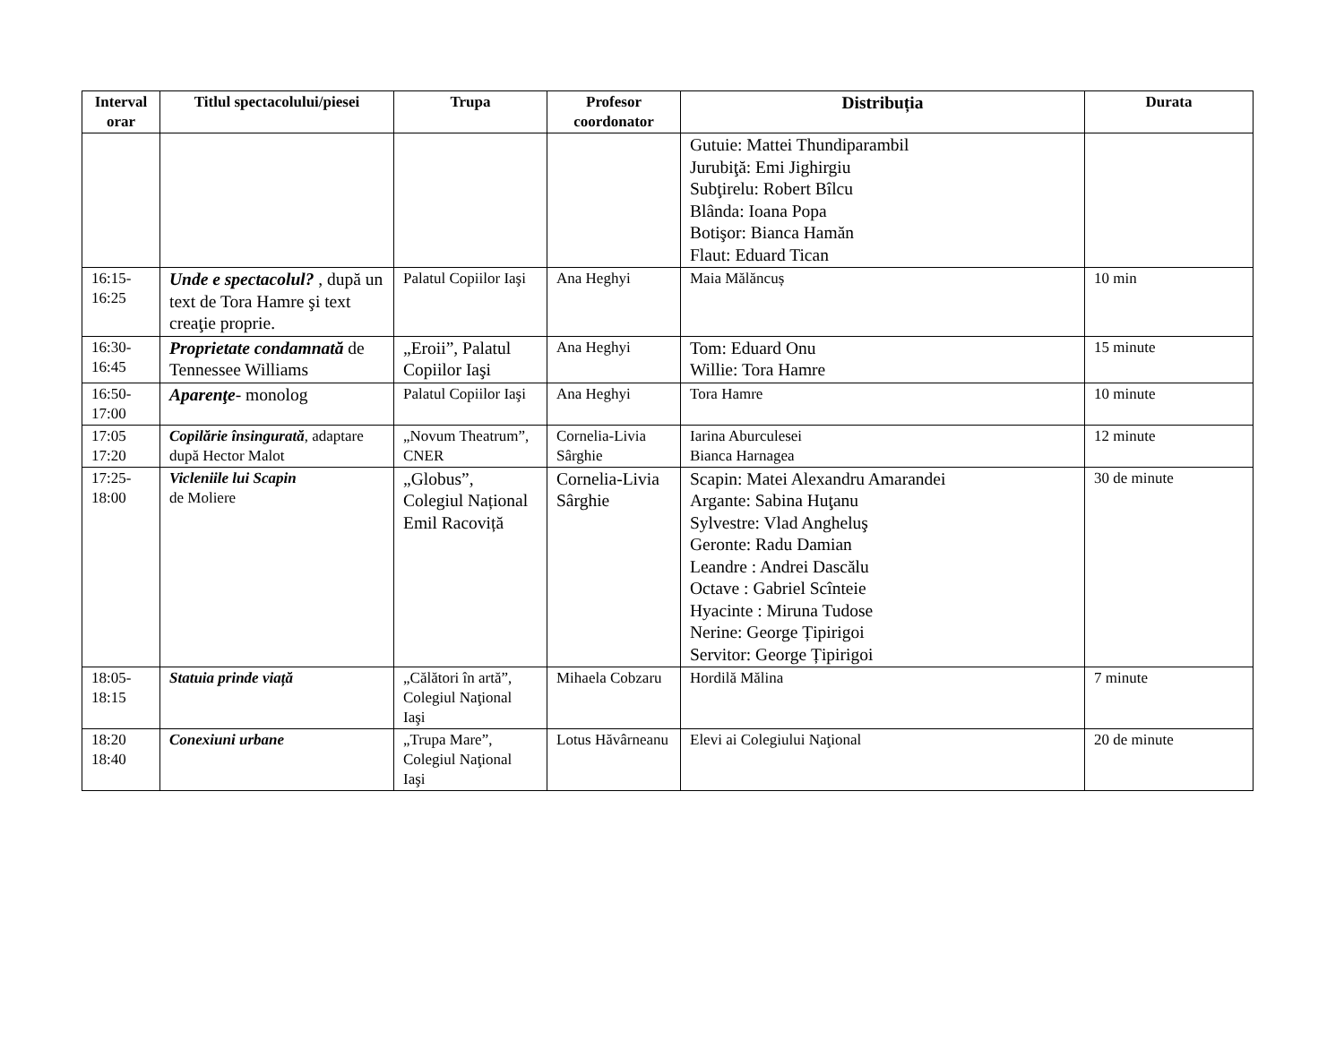| Interval orar | Titlul spectacolului/piesei | Trupa | Profesor coordonator | Distribuția | Durata |
| --- | --- | --- | --- | --- | --- |
| | | | | Gutuie: Mattei Thundiparambil Jurubiţă: Emi Jighirgiu Subţirelu: Robert Bîlcu Blânda: Ioana Popa Botişor: Bianca Hamăn Flaut: Eduard Tican | |
| 16:15- 16:25 | Unde e spectacolul? , după un text de Tora Hamre şi text creaţie proprie. | Palatul Copiilor Iaşi | Ana Heghyi | Maia Mălăncuș | 10 min |
| 16:30- 16:45 | Proprietate condamnată de Tennessee Williams | „Eroii”, Palatul Copiilor Iaşi | Ana Heghyi | Tom: Eduard Onu Willie: Tora Hamre | 15 minute |
| 16:50- 17:00 | Aparenţe - monolog | Palatul Copiilor Iaşi | Ana Heghyi | Tora Hamre | 10 minute |
| 17:05 17:20 | Copilărie însingurată , adaptare după Hector Malot | „Novum Theatrum”, CNER | Cornelia-Livia Sârghie | Iarina Aburculesei Bianca Harnagea | 12 minute |
| 17:25- 18:00 | Vicleniile lui Scapin de Moliere | „Globus”, Colegiul Național Emil Racoviță | Cornelia-Livia Sârghie | Scapin: Matei Alexandru Amarandei Argante: Sabina Huţanu Sylvestre: Vlad Angheluş Geronte: Radu Damian Leandre : Andrei Dascălu Octave : Gabriel Scînteie Hyacinte : Miruna Tudose Nerine: George Țipirigoi Servitor: George Țipirigoi | 30 de minute |
| 18:05- 18:15 | Statuia prinde viață | „Călători în artă”, Colegiul Naţional Iaşi | Mihaela Cobzaru | Hordilă Mălina | 7 minute |
| 18:20 18:40 | Conexiuni urbane | „Trupa Mare”, Colegiul Naţional Iaşi | Lotus Hăvârneanu | Elevi ai Colegiului Naţional | 20 de minute |